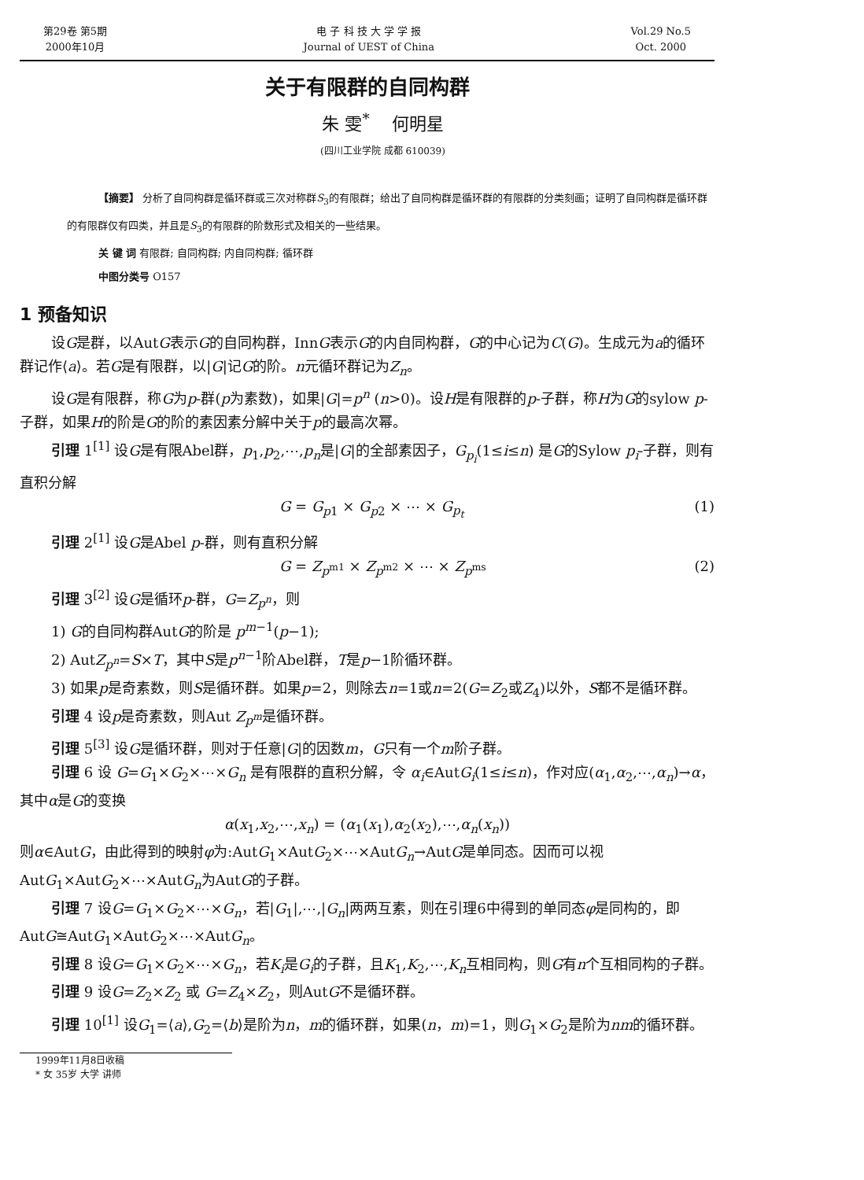第29卷 第5期
2000年10月
电 子 科 技 大 学 学 报
Journal of UEST of China
Vol.29 No.5
Oct. 2000
关于有限群的自同构群
朱 雯<sup>*</sup> 何明星
(四川工业学院 成都 610039)
【摘要】 分析了自同构群是循环群或三次对称群S<sub>3</sub>的有限群；给出了自同构群是循环群的有限群的分类刻画；证明了自同构群是循环群的有限群仅有四类，并且是S<sub>3</sub>的有限群的阶数形式及相关的一些结果。
关 键 词 有限群; 自同构群; 内自同构群; 循环群
中图分类号 O157
1 预备知识
设G是群，以AutG表示G的自同构群，InnG表示G的内自同构群，G的中心记为C(G)。生成元为a的循环群记作⟨a⟩。若G是有限群，以|G|记G的阶。n元循环群记为Z<sub>n</sub>。
设G是有限群，称G为p-群(p为素数)，如果|G|=p<sup>n</sup> (n>0)。设H是有限群的p-子群，称H为G的sylow p-子群，如果H的阶是G的阶的素因素分解中关于p的最高次幂。
引理 1<sup>[1]</sup> 设G是有限Abel群，p<sub>1</sub>,p<sub>2</sub>,⋯,p<sub>n</sub>是|G|的全部素因子，G<sub>p<sub>i</sub></sub>(1≤i≤n) 是G的Sylow p<sub>i</sub>-子群，则有直积分解
G = G<sub>p1</sub> × G<sub>p2</sub> × ⋯ × G<sub>p<sub>t</sub></sub> (1)
引理 2<sup>[1]</sup> 设G是Abel p-群，则有直积分解
G = Z<sub>p<sup>m1</sup></sub> × Z<sub>p<sup>m2</sup></sub> × ⋯ × Z<sub>p<sup>ms</sup></sub> (2)
引理 3<sup>[2]</sup> 设G是循环p-群，G=Z<sub>p<sup>n</sup></sub>，则
1) G的自同构群AutG的阶是 p<sup>m−1</sup>(p−1);
2) AutZ<sub>p<sup>n</sup></sub>=S×T，其中S是p<sup>n−1</sup>阶Abel群，T是p−1阶循环群。
3) 如果p是奇素数，则S是循环群。如果p=2，则除去n=1或n=2(G=Z<sub>2</sub>或Z<sub>4</sub>)以外，S都不是循环群。
引理 4 设p是奇素数，则Aut Z<sub>p<sup>m</sup></sub>是循环群。
引理 5<sup>[3]</sup> 设G是循环群，则对于任意|G|的因数m，G只有一个m阶子群。
引理 6 设 G=G<sub>1</sub>×G<sub>2</sub>×⋯×G<sub>n</sub> 是有限群的直积分解，令 α<sub>i</sub>∈AutG<sub>i</sub>(1≤i≤n)，作对应(α<sub>1</sub>,α<sub>2</sub>,⋯,α<sub>n</sub>)→α，其中α是G的变换
α(x<sub>1</sub>,x<sub>2</sub>,⋯,x<sub>n</sub>) = (α<sub>1</sub>(x<sub>1</sub>),α<sub>2</sub>(x<sub>2</sub>),⋯,α<sub>n</sub>(x<sub>n</sub>))
则α∈AutG，由此得到的映射φ为:AutG<sub>1</sub>×AutG<sub>2</sub>×⋯×AutG<sub>n</sub>→AutG是单同态。因而可以视AutG<sub>1</sub>×AutG<sub>2</sub>×⋯×AutG<sub>n</sub>为AutG的子群。
引理 7 设G=G<sub>1</sub>×G<sub>2</sub>×⋯×G<sub>n</sub>，若|G<sub>1</sub>|,⋯,|G<sub>n</sub>|两两互素，则在引理6中得到的单同态φ是同构的，即AutG≅AutG<sub>1</sub>×AutG<sub>2</sub>×⋯×AutG<sub>n</sub>。
引理 8 设G=G<sub>1</sub>×G<sub>2</sub>×⋯×G<sub>n</sub>，若K<sub>i</sub>是G<sub>i</sub>的子群，且K<sub>1</sub>,K<sub>2</sub>,⋯,K<sub>n</sub>互相同构，则G有n个互相同构的子群。
引理 9 设G=Z<sub>2</sub>×Z<sub>2</sub> 或 G=Z<sub>4</sub>×Z<sub>2</sub>，则AutG不是循环群。
引理 10<sup>[1]</sup> 设G<sub>1</sub>=⟨a⟩,G<sub>2</sub>=⟨b⟩是阶为n，m的循环群，如果(n，m)=1，则G<sub>1</sub>×G<sub>2</sub>是阶为nm的循环群。
1999年11月8日收稿
* 女 35岁 大学 讲师